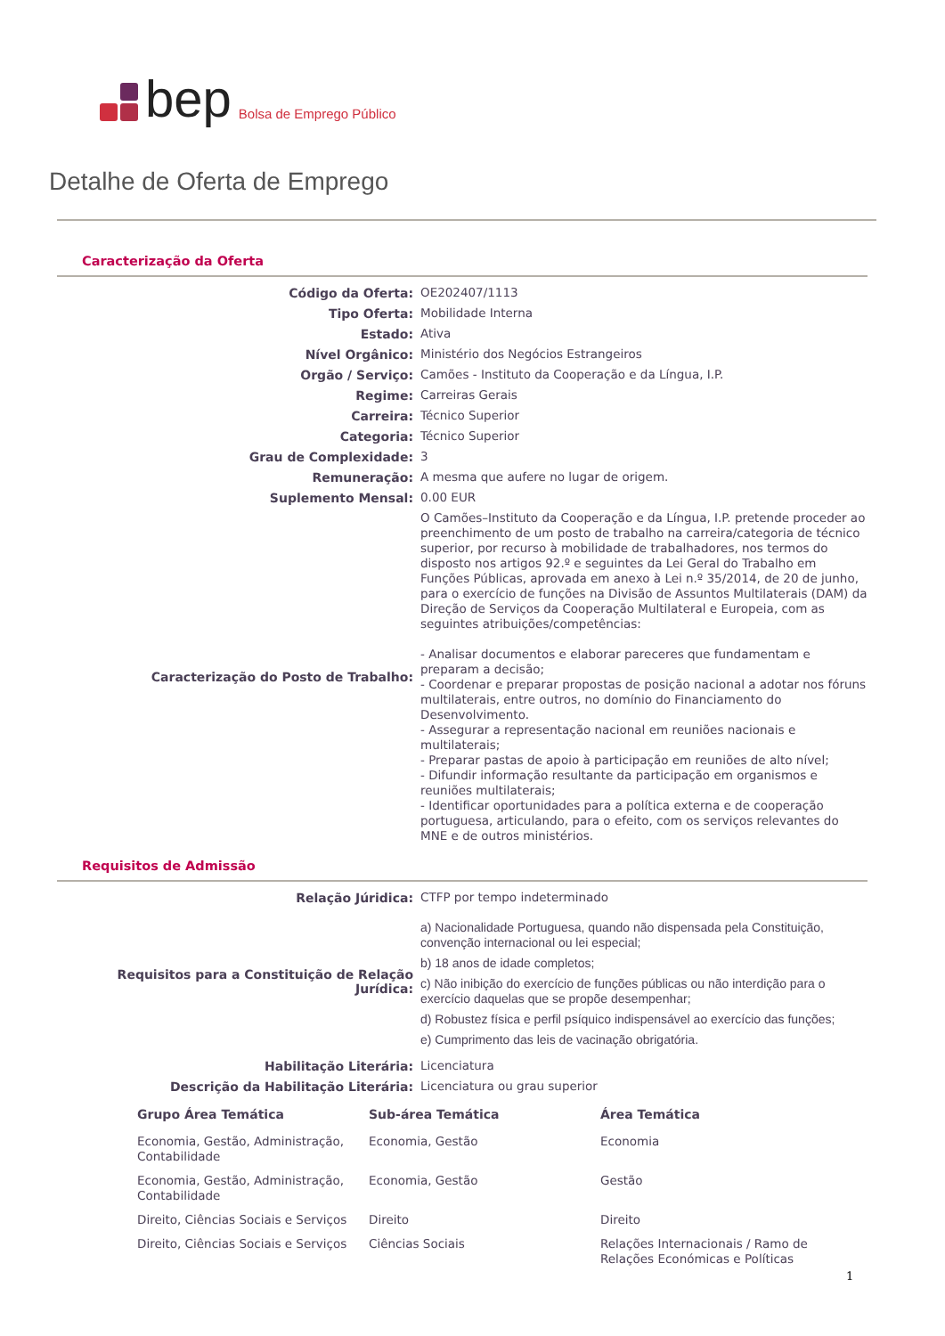bep Bolsa de Emprego Público
Detalhe de Oferta de Emprego
Caracterização da Oferta
| Código da Oferta: | OE202407/1113 |
| Tipo Oferta: | Mobilidade Interna |
| Estado: | Ativa |
| Nível Orgânico: | Ministério dos Negócios Estrangeiros |
| Orgão / Serviço: | Camões - Instituto da Cooperação e da Língua, I.P. |
| Regime: | Carreiras Gerais |
| Carreira: | Técnico Superior |
| Categoria: | Técnico Superior |
| Grau de Complexidade: | 3 |
| Remuneração: | A mesma que aufere no lugar de origem. |
| Suplemento Mensal: | 0.00 EUR |
| Caracterização do Posto de Trabalho: | O Camões–Instituto da Cooperação e da Língua, I.P. pretende proceder ao preenchimento de um posto de trabalho na carreira/categoria de técnico superior, por recurso à mobilidade de trabalhadores, nos termos do disposto nos artigos 92.º e seguintes da Lei Geral do Trabalho em Funções Públicas, aprovada em anexo à Lei n.º 35/2014, de 20 de junho, para o exercício de funções na Divisão de Assuntos Multilaterais (DAM) da Direção de Serviços da Cooperação Multilateral e Europeia, com as seguintes atribuições/competências: - Analisar documentos e elaborar pareceres que fundamentam e preparam a decisão; - Coordenar e preparar propostas de posição nacional a adotar nos fóruns multilaterais, entre outros, no domínio do Financiamento do Desenvolvimento. - Assegurar a representação nacional em reuniões nacionais e multilaterais; - Preparar pastas de apoio à participação em reuniões de alto nível; - Difundir informação resultante da participação em organismos e reuniões multilaterais; - Identificar oportunidades para a política externa e de cooperação portuguesa, articulando, para o efeito, com os serviços relevantes do MNE e de outros ministérios. |
Requisitos de Admissão
| Relação Júridica: | CTFP por tempo indeterminado |
| Requisitos para a Constituição de Relação Jurídica: | a) Nacionalidade Portuguesa, quando não dispensada pela Constituição, convenção internacional ou lei especial; b) 18 anos de idade completos; c) Não inibição do exercício de funções públicas ou não interdição para o exercício daquelas que se propõe desempenhar; d) Robustez física e perfil psíquico indispensável ao exercício das funções; e) Cumprimento das leis de vacinação obrigatória. |
| Habilitação Literária: | Licenciatura |
| Descrição da Habilitação Literária: | Licenciatura ou grau superior |
| Grupo Área Temática | Sub-área Temática | Área Temática |
| --- | --- | --- |
| Economia, Gestão, Administração, Contabilidade | Economia, Gestão | Economia |
| Economia, Gestão, Administração, Contabilidade | Economia, Gestão | Gestão |
| Direito, Ciências Sociais e Serviços | Direito | Direito |
| Direito, Ciências Sociais e Serviços | Ciências Sociais | Relações Internacionais / Ramo de Relações Económicas e Políticas |
1